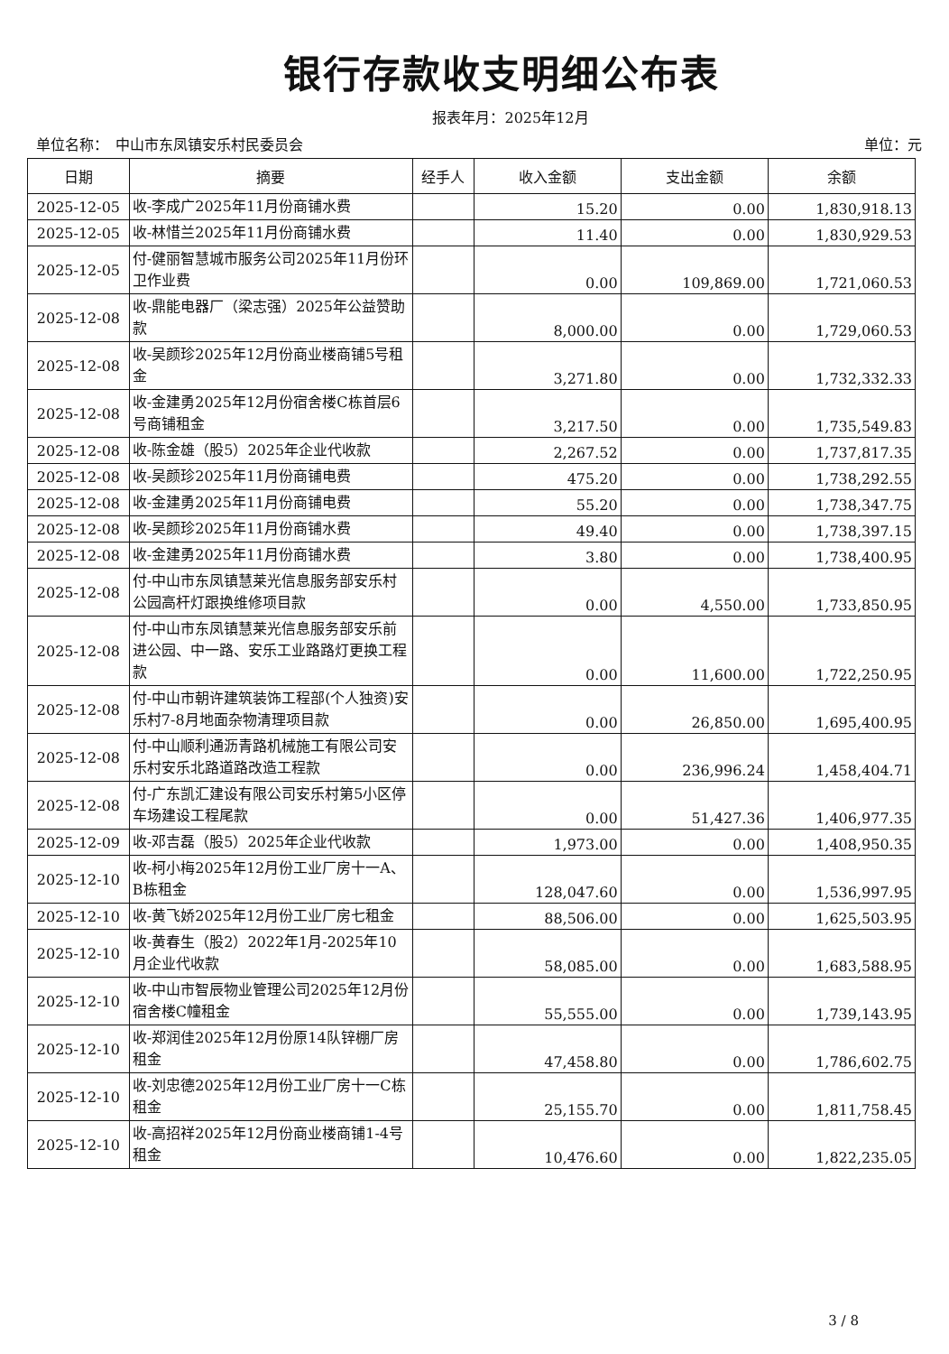银行存款收支明细公布表
报表年月：2025年12月
单位名称：　中山市东凤镇安乐村民委员会 单位：元
| 日期 | 摘要 | 经手人 | 收入金额 | 支出金额 | 余额 |
| --- | --- | --- | --- | --- | --- |
| 2025-12-05 | 收-李成广2025年11月份商铺水费 | | 15.20 | 0.00 | 1,830,918.13 |
| 2025-12-05 | 收-林惜兰2025年11月份商铺水费 | | 11.40 | 0.00 | 1,830,929.53 |
| 2025-12-05 | 付-健丽智慧城市服务公司2025年11月份环卫作业费 | | 0.00 | 109,869.00 | 1,721,060.53 |
| 2025-12-08 | 收-鼎能电器厂（梁志强）2025年公益赞助款 | | 8,000.00 | 0.00 | 1,729,060.53 |
| 2025-12-08 | 收-吴颜珍2025年12月份商业楼商铺5号租金 | | 3,271.80 | 0.00 | 1,732,332.33 |
| 2025-12-08 | 收-金建勇2025年12月份宿舍楼C栋首层6号商铺租金 | | 3,217.50 | 0.00 | 1,735,549.83 |
| 2025-12-08 | 收-陈金雄（股5）2025年企业代收款 | | 2,267.52 | 0.00 | 1,737,817.35 |
| 2025-12-08 | 收-吴颜珍2025年11月份商铺电费 | | 475.20 | 0.00 | 1,738,292.55 |
| 2025-12-08 | 收-金建勇2025年11月份商铺电费 | | 55.20 | 0.00 | 1,738,347.75 |
| 2025-12-08 | 收-吴颜珍2025年11月份商铺水费 | | 49.40 | 0.00 | 1,738,397.15 |
| 2025-12-08 | 收-金建勇2025年11月份商铺水费 | | 3.80 | 0.00 | 1,738,400.95 |
| 2025-12-08 | 付-中山市东凤镇慧莱光信息服务部安乐村公园高杆灯跟换维修项目款 | | 0.00 | 4,550.00 | 1,733,850.95 |
| 2025-12-08 | 付-中山市东凤镇慧莱光信息服务部安乐前进公园、中一路、安乐工业路路灯更换工程款 | | 0.00 | 11,600.00 | 1,722,250.95 |
| 2025-12-08 | 付-中山市朝许建筑装饰工程部(个人独资)安乐村7-8月地面杂物清理项目款 | | 0.00 | 26,850.00 | 1,695,400.95 |
| 2025-12-08 | 付-中山顺利通沥青路机械施工有限公司安乐村安乐北路道路改造工程款 | | 0.00 | 236,996.24 | 1,458,404.71 |
| 2025-12-08 | 付-广东凯汇建设有限公司安乐村第5小区停车场建设工程尾款 | | 0.00 | 51,427.36 | 1,406,977.35 |
| 2025-12-09 | 收-邓吉磊（股5）2025年企业代收款 | | 1,973.00 | 0.00 | 1,408,950.35 |
| 2025-12-10 | 收-柯小梅2025年12月份工业厂房十一A、B栋租金 | | 128,047.60 | 0.00 | 1,536,997.95 |
| 2025-12-10 | 收-黄飞娇2025年12月份工业厂房七租金 | | 88,506.00 | 0.00 | 1,625,503.95 |
| 2025-12-10 | 收-黄春生（股2）2022年1月-2025年10月企业代收款 | | 58,085.00 | 0.00 | 1,683,588.95 |
| 2025-12-10 | 收-中山市智辰物业管理公司2025年12月份宿舍楼C幢租金 | | 55,555.00 | 0.00 | 1,739,143.95 |
| 2025-12-10 | 收-郑润佳2025年12月份原14队锌棚厂房租金 | | 47,458.80 | 0.00 | 1,786,602.75 |
| 2025-12-10 | 收-刘忠德2025年12月份工业厂房十一C栋租金 | | 25,155.70 | 0.00 | 1,811,758.45 |
| 2025-12-10 | 收-高招祥2025年12月份商业楼商铺1-4号租金 | | 10,476.60 | 0.00 | 1,822,235.05 |
3 / 8